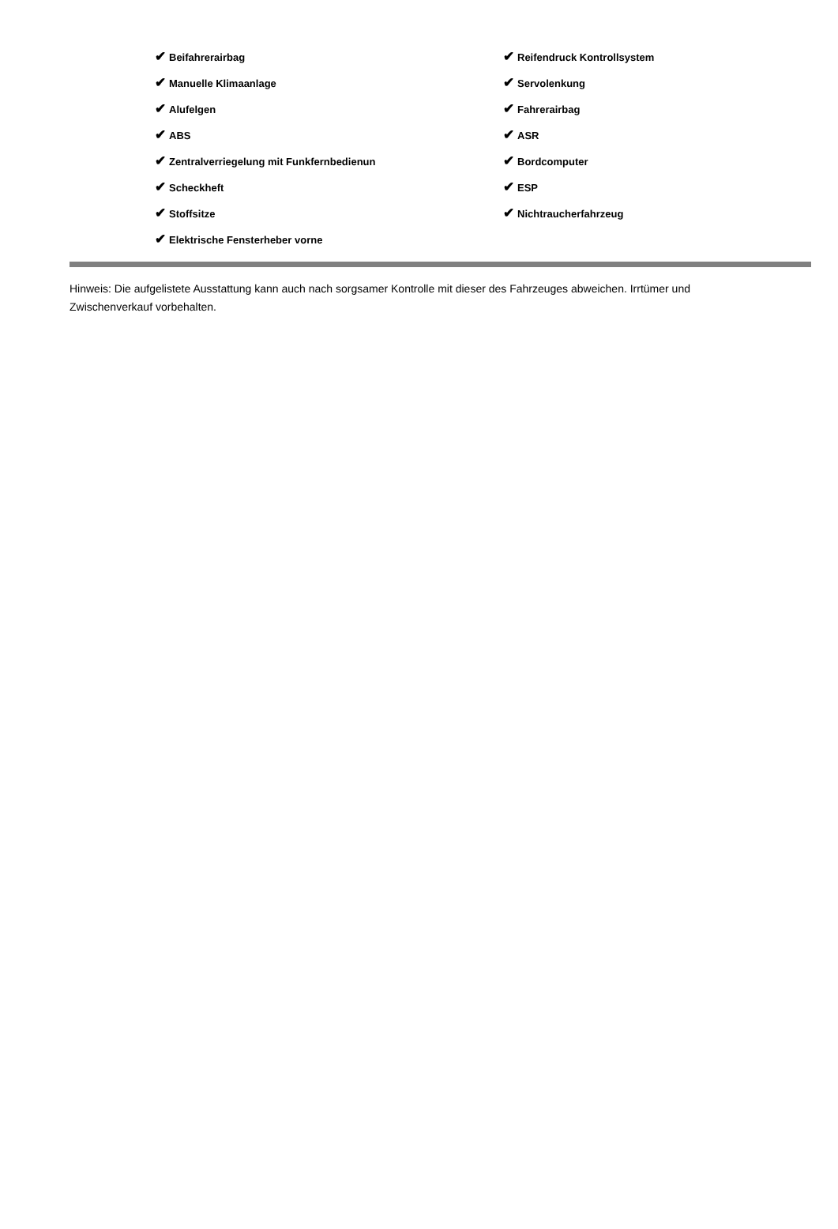| ✔ Beifahrerairbag | ✔ Reifendruck Kontrollsystem |
| ✔ Manuelle Klimaanlage | ✔ Servolenkung |
| ✔ Alufelgen | ✔ Fahrerairbag |
| ✔ ABS | ✔ ASR |
| ✔ Zentralverriegelung mit Funkfernbedienun | ✔ Bordcomputer |
| ✔ Scheckheft | ✔ ESP |
| ✔ Stoffsitze | ✔ Nichtraucherfahrzeug |
| ✔ Elektrische Fensterheber vorne | |
Hinweis: Die aufgelistete Ausstattung kann auch nach sorgsamer Kontrolle mit dieser des Fahrzeuges abweichen. Irrtümer und Zwischenverkauf vorbehalten.